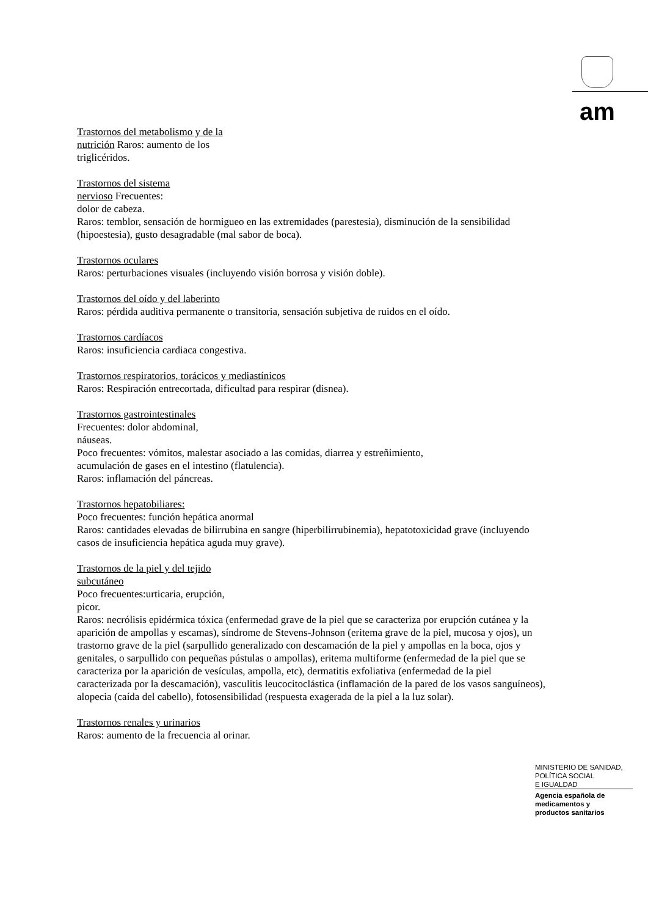am
Trastornos del metabolismo y de la
nutrición Raros: aumento de los
triglicéridos.
Trastornos del sistema
nervioso Frecuentes:
dolor de cabeza.
Raros: temblor, sensación de hormigueo en las extremidades (parestesia), disminución de la sensibilidad (hipoestesia), gusto desagradable (mal sabor de boca).
Trastornos oculares
Raros: perturbaciones visuales (incluyendo visión borrosa y visión doble).
Trastornos del oído y del laberinto
Raros: pérdida auditiva permanente o transitoria, sensación subjetiva de ruidos en el oído.
Trastornos cardíacos
Raros: insuficiencia cardiaca congestiva.
Trastornos respiratorios, torácicos y mediastínicos
Raros: Respiración entrecortada, dificultad para respirar (disnea).
Trastornos gastrointestinales
Frecuentes: dolor abdominal,
náuseas.
Poco frecuentes: vómitos, malestar asociado a las comidas, diarrea y estreñimiento,
acumulación de gases en el intestino (flatulencia).
Raros: inflamación del páncreas.
Trastornos hepatobiliares:
Poco frecuentes: función hepática anormal
Raros: cantidades elevadas de bilirrubina en sangre (hiperbilirrubinemia), hepatotoxicidad grave (incluyendo casos de insuficiencia hepática aguda muy grave).
Trastornos de la piel y del tejido
subcutáneo
Poco frecuentes:urticaria, erupción,
picor.
Raros: necrólisis epidérmica tóxica (enfermedad grave de la piel que se caracteriza por erupción cutánea y la aparición de ampollas y escamas), síndrome de Stevens-Johnson (eritema grave de la piel, mucosa y ojos), un trastorno grave de la piel (sarpullido generalizado con descamación de la piel y ampollas en la boca, ojos y genitales, o sarpullido con pequeñas pústulas o ampollas), eritema multiforme (enfermedad de la piel que se caracteriza por la aparición de vesículas, ampolla, etc), dermatitis exfoliativa (enfermedad de la piel caracterizada por la descamación), vasculitis leucocitoclástica (inflamación de la pared de los vasos sanguíneos), alopecia (caída del cabello), fotosensibilidad (respuesta exagerada de la piel a la luz solar).
Trastornos renales y urinarios
Raros: aumento de la frecuencia al orinar.
MINISTERIO DE SANIDAD,
POLÍTICA SOCIAL
E IGUALDAD
Agencia española de
medicamentos y
productos sanitarios